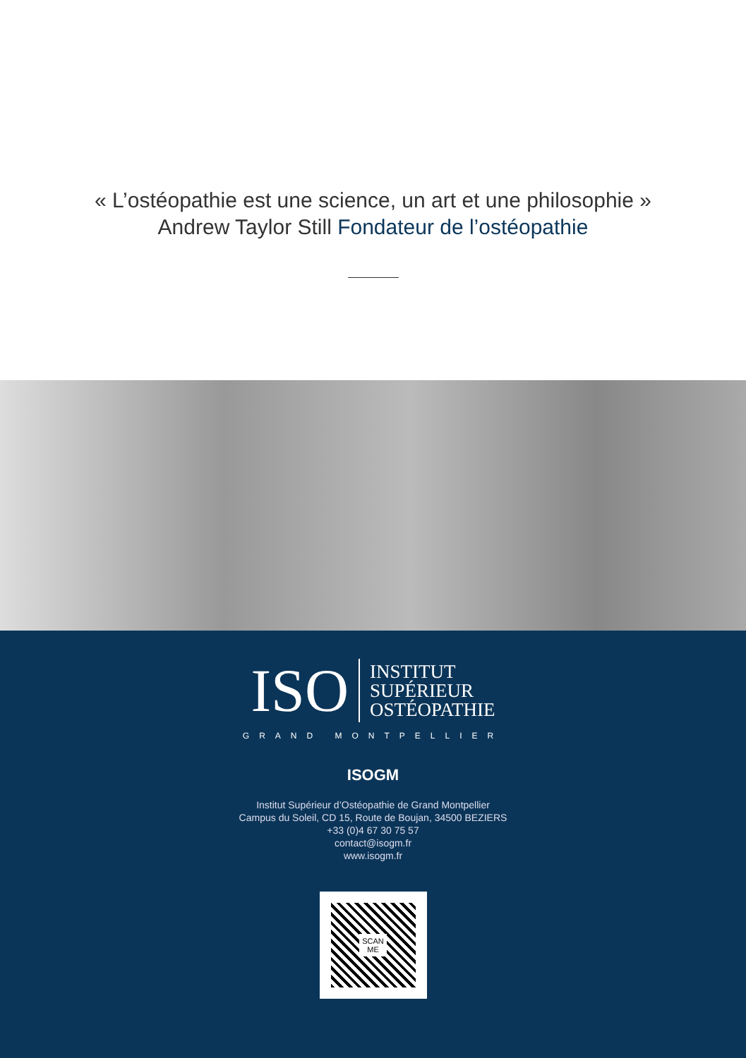« L’ostéopathie est une science, un art et une philosophie »
Andrew Taylor Still Fondateur de l’ostéopathie
ISO
INSTITUT
SUPÉRIEUR
OSTÉOPATHIE
GRAND MONTPELLIER
ISOGM
Institut Supérieur d’Ostéopathie de Grand Montpellier
Campus du Soleil, CD 15, Route de Boujan, 34500 BEZIERS
+33 (0)4 67 30 75 57
contact@isogm.fr
www.isogm.fr
SCAN
ME